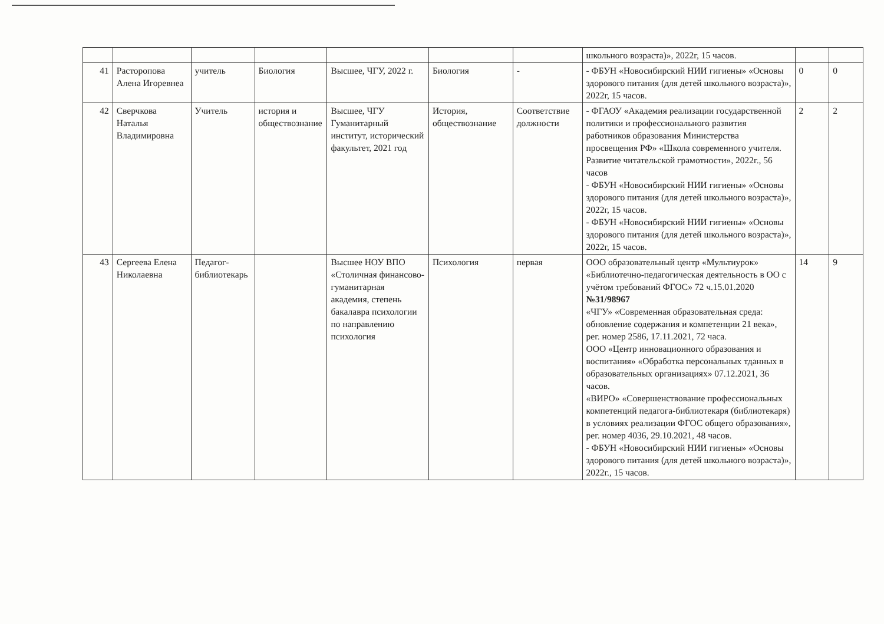| | | | | | | | школьного возраста)», 2022г, 15 часов. | | |
| 41 | Расторопова Алена Игоревнеа | учитель | Биология | Высшее, ЧГУ, 2022 г. | Биология | - | - ФБУН «Новосибирский НИИ гигиены» «Основы здорового питания (для детей школьного возраста)», 2022г, 15 часов. | 0 | 0 |
| 42 | Сверчкова Наталья Владимировна | Учитель | история и обществознание | Высшее, ЧГУ Гуманитарный институт, исторический факультет, 2021 год | История, обществознание | Соответствие должности | - ФГАОУ «Академия реализации государственной политики и профессионального развития работников образования Министерства просвещения РФ» «Школа современного учителя. Развитие читательской грамотности», 2022г., 56 часов - ФБУН «Новосибирский НИИ гигиены» «Основы здорового питания (для детей школьного возраста)», 2022г, 15 часов. - ФБУН «Новосибирский НИИ гигиены» «Основы здорового питания (для детей школьного возраста)», 2022г, 15 часов. | 2 | 2 |
| 43 | Сергеева Елена Николаевна | Педагог-библиотекарь | | Высшее НОУ ВПО «Столичная финансово-гуманитарная академия, степень бакалавра психологии по направлению психология | Психология | первая | ООО образовательный центр «Мультиурок» «Библиотечно-педагогическая деятельность в ОО с учётом требований ФГОС» 72 ч.15.01.2020 №31/98967 «ЧГУ» «Современная образовательная среда: обновление содержания и компетенции 21 века», рег. номер 2586, 17.11.2021, 72 часа. ООО «Центр инновационного образования и воспитания» «Обработка персональных тданных в образовательных организациях» 07.12.2021, 36 часов. «ВИРО» «Совершенствование профессиональных компетенций педагога-библиотекаря (библиотекаря) в условиях реализации ФГОС общего образования», рег. номер 4036, 29.10.2021, 48 часов. - ФБУН «Новосибирский НИИ гигиены» «Основы здорового питания (для детей школьного возраста)», 2022г., 15 часов. | 14 | 9 |